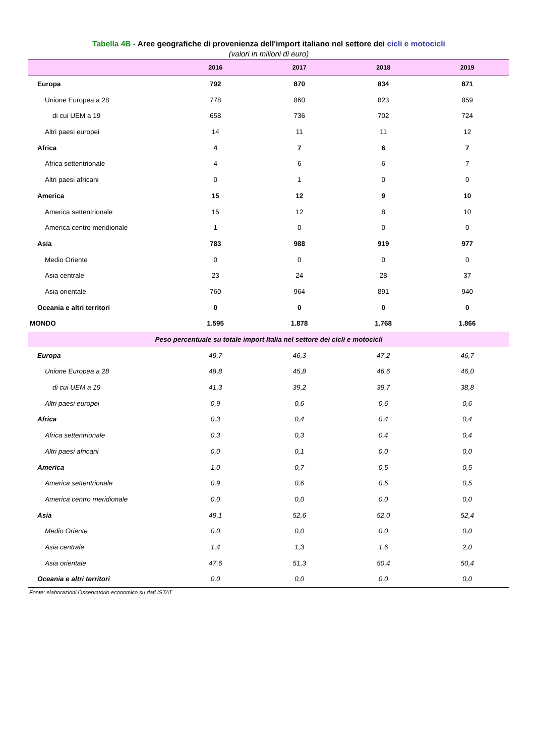Tabella 4B - Aree geografiche di provenienza dell'import italiano nel settore dei cicli e motocicli
(valori in milioni di euro)
| | 2016 | 2017 | 2018 | 2019 |
| --- | --- | --- | --- | --- |
| Europa | 792 | 870 | 834 | 871 |
| Unione Europea a 28 | 778 | 860 | 823 | 859 |
| di cui UEM a 19 | 658 | 736 | 702 | 724 |
| Altri paesi europei | 14 | 11 | 11 | 12 |
| Africa | 4 | 7 | 6 | 7 |
| Africa settentrionale | 4 | 6 | 6 | 7 |
| Altri paesi africani | 0 | 1 | 0 | 0 |
| America | 15 | 12 | 9 | 10 |
| America settentrionale | 15 | 12 | 8 | 10 |
| America centro meridionale | 1 | 0 | 0 | 0 |
| Asia | 783 | 988 | 919 | 977 |
| Medio Oriente | 0 | 0 | 0 | 0 |
| Asia centrale | 23 | 24 | 28 | 37 |
| Asia orientale | 760 | 964 | 891 | 940 |
| Oceania e altri territori | 0 | 0 | 0 | 0 |
| MONDO | 1.595 | 1.878 | 1.768 | 1.866 |
| Peso percentuale su totale import Italia nel settore dei cicli e motocicli | | | | |
| Europa | 49,7 | 46,3 | 47,2 | 46,7 |
| Unione Europea a 28 | 48,8 | 45,8 | 46,6 | 46,0 |
| di cui UEM a 19 | 41,3 | 39,2 | 39,7 | 38,8 |
| Altri paesi europei | 0,9 | 0,6 | 0,6 | 0,6 |
| Africa | 0,3 | 0,4 | 0,4 | 0,4 |
| Africa settentrionale | 0,3 | 0,3 | 0,4 | 0,4 |
| Altri paesi africani | 0,0 | 0,1 | 0,0 | 0,0 |
| America | 1,0 | 0,7 | 0,5 | 0,5 |
| America settentrionale | 0,9 | 0,6 | 0,5 | 0,5 |
| America centro meridionale | 0,0 | 0,0 | 0,0 | 0,0 |
| Asia | 49,1 | 52,6 | 52,0 | 52,4 |
| Medio Oriente | 0,0 | 0,0 | 0,0 | 0,0 |
| Asia centrale | 1,4 | 1,3 | 1,6 | 2,0 |
| Asia orientale | 47,6 | 51,3 | 50,4 | 50,4 |
| Oceania e altri territori | 0,0 | 0,0 | 0,0 | 0,0 |
Fonte: elaborazioni Osservatorio economico su dati ISTAT